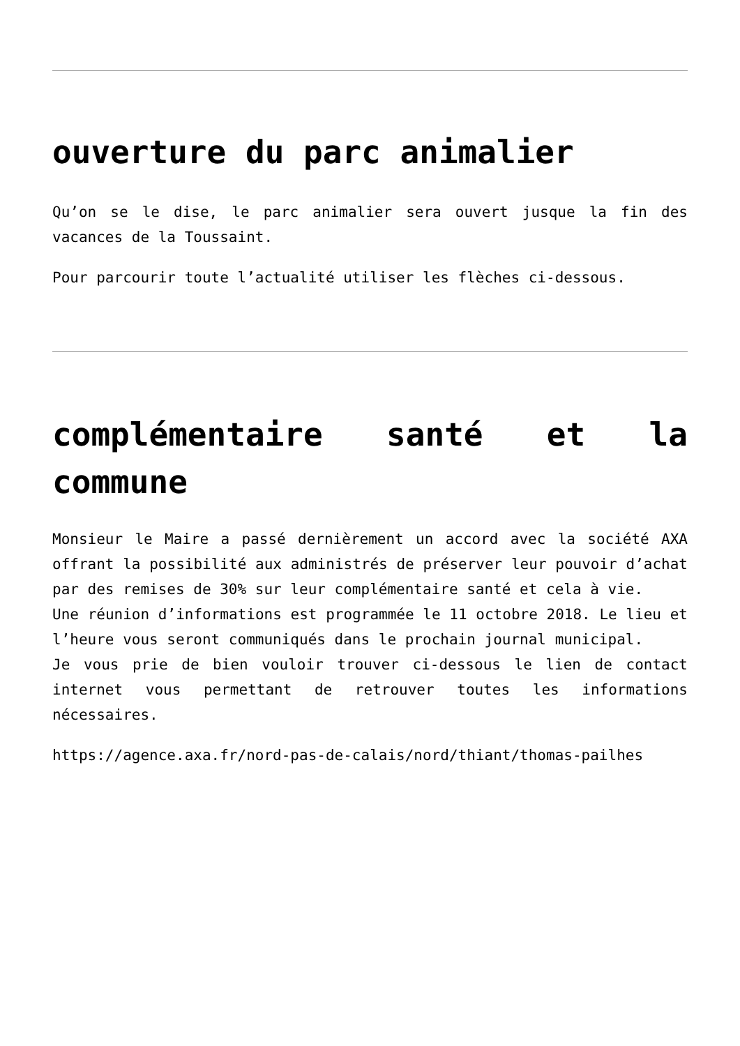ouverture du parc animalier
Qu’on se le dise, le parc animalier sera ouvert jusque la fin des vacances de la Toussaint.
Pour parcourir toute l’actualité utiliser les flèches ci-dessous.
complémentaire santé et la commune
Monsieur le Maire a passé dernièrement un accord avec la société AXA offrant la possibilité aux administrés de préserver leur pouvoir d’achat par des remises de 30% sur leur complémentaire santé et cela à vie.
Une réunion d’informations est programmée le 11 octobre 2018. Le lieu et l’heure vous seront communiqués dans le prochain journal municipal.
Je vous prie de bien vouloir trouver ci-dessous le lien de contact internet vous permettant de retrouver toutes les informations nécessaires.
https://agence.axa.fr/nord-pas-de-calais/nord/thiant/thomas-pailhes